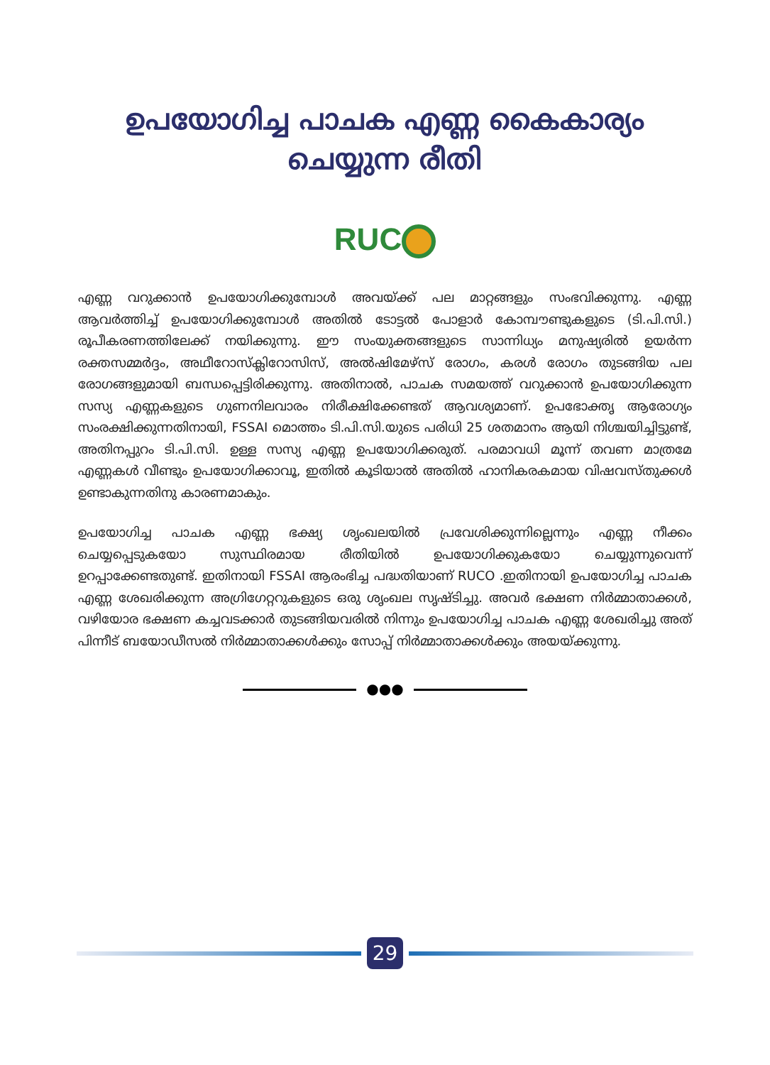ഉപയോഗിച്ച പാചക എണ്ണ കൈകാര്യം
ചെയ്യുന്ന രീതി
RUC
എണ്ണ വറുക്കാൻ ഉപയോഗിക്കുമ്പോൾ അവയ്ക്ക് പല മാറ്റങ്ങളും സംഭവിക്കുന്നു. എണ്ണ ആവർത്തിച്ച് ഉപയോഗിക്കുമ്പോൾ അതിൽ ടോട്ടൽ പോളാർ കോമ്പൗണ്ടുകളുടെ (ടി.പി.സി.) രൂപീകരണത്തിലേക്ക് നയിക്കുന്നു. ഈ സംയുക്തങ്ങളുടെ സാന്നിധ്യം മനുഷ്യരിൽ ഉയർന്ന രക്തസമ്മർദ്ദം, അഥീറോസ്ക്ലിറോസിസ്, അൽഷിമേഴ്സ് രോഗം, കരൾ രോഗം തുടങ്ങിയ പല രോഗങ്ങളുമായി ബന്ധപ്പെട്ടിരിക്കുന്നു. അതിനാൽ, പാചക സമയത്ത് വറുക്കാൻ ഉപയോഗിക്കുന്ന സസ്യ എണ്ണകളുടെ ഗുണനിലവാരം നിരീക്ഷിക്കേണ്ടത് ആവശ്യമാണ്. ഉപഭോക്തൃ ആരോഗ്യം സംരക്ഷിക്കുന്നതിനായി, FSSAI മൊത്തം ടി.പി.സി.യുടെ പരിധി 25 ശതമാനം ആയി നിശ്ചയിച്ചിട്ടുണ്ട്, അതിനപ്പുറം ടി.പി.സി. ഉള്ള സസ്യ എണ്ണ ഉപയോഗിക്കരുത്. പരമാവധി മൂന്ന് തവണ മാത്രമേ എണ്ണകൾ വീണ്ടും ഉപയോഗിക്കാവൂ, ഇതിൽ കൂടിയാൽ അതിൽ ഹാനികരകമായ വിഷവസ്തുക്കൾ ഉണ്ടാകുന്നതിനു കാരണമാകും.
ഉപയോഗിച്ച പാചക എണ്ണ ഭക്ഷ്യ ശൃംഖലയിൽ പ്രവേശിക്കുന്നില്ലെന്നും എണ്ണ നീക്കം ചെയ്യപ്പെടുകയോ സുസ്ഥിരമായ രീതിയിൽ ഉപയോഗിക്കുകയോ ചെയ്യുന്നുവെന്ന് ഉറപ്പാക്കേണ്ടതുണ്ട്. ഇതിനായി FSSAI ആരംഭിച്ച പദ്ധതിയാണ് RUCO .ഇതിനായി ഉപയോഗിച്ച പാചക എണ്ണ ശേഖരിക്കുന്ന അഗ്രിഗേറ്ററുകളുടെ ഒരു ശൃംഖല സൃഷ്ടിച്ചു. അവർ ഭക്ഷണ നിർമ്മാതാക്കൾ, വഴിയോര ഭക്ഷണ കച്ചവടക്കാർ തുടങ്ങിയവരിൽ നിന്നും ഉപയോഗിച്ച പാചക എണ്ണ ശേഖരിച്ചു അത് പിന്നീട് ബയോഡീസൽ നിർമ്മാതാക്കൾക്കും സോപ്പ് നിർമ്മാതാക്കൾക്കും അയയ്ക്കുന്നു.
●●●
29